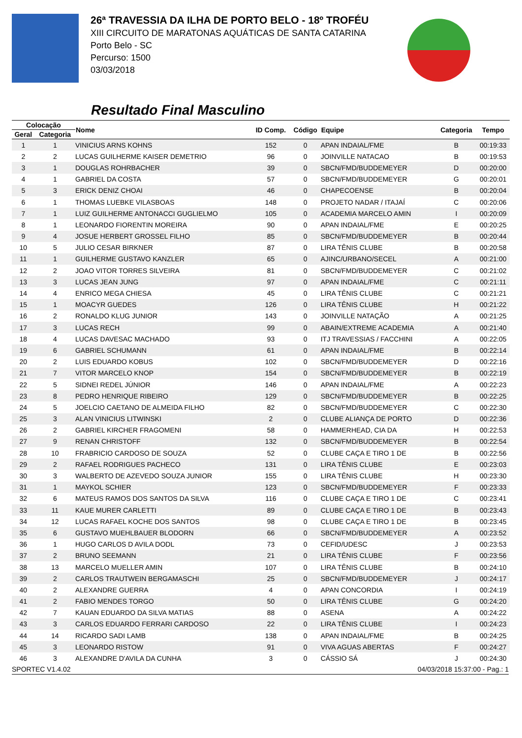26ª TRAVESSIA DA ILHA DE PORTO BELO - 18º TROFÉU
XIII CIRCUITO DE MARATONAS AQUÁTICAS DE SANTA CATARINA
Porto Belo - SC
Percurso: 1500
03/03/2018
Resultado Final Masculino
| Colocação | | Nome | ID Comp. | Código | Equipe | Categoria | Tempo |
| --- | --- | --- | --- | --- | --- | --- | --- |
| Geral | Categoria | | | | | | |
| 1 | 1 | VINICIUS ARNS KOHNS | 152 | 0 | APAN INDAIAL/FME | B | 00:19:33 |
| 2 | 2 | LUCAS GUILHERME KAISER DEMETRIO | 96 | 0 | JOINVILLE NATACAO | B | 00:19:53 |
| 3 | 1 | DOUGLAS ROHRBACHER | 39 | 0 | SBCN/FMD/BUDDEMEYER | D | 00:20:00 |
| 4 | 1 | GABRIEL DA COSTA | 57 | 0 | SBCN/FMD/BUDDEMEYER | G | 00:20:01 |
| 5 | 3 | ERICK DENIZ CHOAI | 46 | 0 | CHAPECOENSE | B | 00:20:04 |
| 6 | 1 | THOMAS LUEBKE VILASBOAS | 148 | 0 | PROJETO NADAR / ITAJAÍ | C | 00:20:06 |
| 7 | 1 | LUIZ GUILHERME ANTONACCI GUGLIELMO | 105 | 0 | ACADEMIA MARCELO AMIN | I | 00:20:09 |
| 8 | 1 | LEONARDO FIORENTIN MOREIRA | 90 | 0 | APAN INDAIAL/FME | E | 00:20:25 |
| 9 | 4 | JOSUE HERBERT GROSSEL FILHO | 85 | 0 | SBCN/FMD/BUDDEMEYER | B | 00:20:44 |
| 10 | 5 | JULIO CESAR BIRKNER | 87 | 0 | LIRA TÊNIS CLUBE | B | 00:20:58 |
| 11 | 1 | GUILHERME GUSTAVO KANZLER | 65 | 0 | AJINC/URBANO/SECEL | A | 00:21:00 |
| 12 | 2 | JOAO VITOR TORRES SILVEIRA | 81 | 0 | SBCN/FMD/BUDDEMEYER | C | 00:21:02 |
| 13 | 3 | LUCAS JEAN JUNG | 97 | 0 | APAN INDAIAL/FME | C | 00:21:11 |
| 14 | 4 | ENRICO MEGA CHIESA | 45 | 0 | LIRA TÊNIS CLUBE | C | 00:21:21 |
| 15 | 1 | MOACYR GUEDES | 126 | 0 | LIRA TÊNIS CLUBE | H | 00:21:22 |
| 16 | 2 | RONALDO KLUG JUNIOR | 143 | 0 | JOINVILLE NATAÇÃO | A | 00:21:25 |
| 17 | 3 | LUCAS RECH | 99 | 0 | ABAIN/EXTREME ACADEMIA | A | 00:21:40 |
| 18 | 4 | LUCAS DAVESAC MACHADO | 93 | 0 | ITJ TRAVESSIAS / FACCHINI | A | 00:22:05 |
| 19 | 6 | GABRIEL SCHUMANN | 61 | 0 | APAN INDAIAL/FME | B | 00:22:14 |
| 20 | 2 | LUIS EDUARDO KOBUS | 102 | 0 | SBCN/FMD/BUDDEMEYER | D | 00:22:16 |
| 21 | 7 | VITOR MARCELO KNOP | 154 | 0 | SBCN/FMD/BUDDEMEYER | B | 00:22:19 |
| 22 | 5 | SIDNEI REDEL JÚNIOR | 146 | 0 | APAN INDAIAL/FME | A | 00:22:23 |
| 23 | 8 | PEDRO HENRIQUE RIBEIRO | 129 | 0 | SBCN/FMD/BUDDEMEYER | B | 00:22:25 |
| 24 | 5 | JOELCIO CAETANO DE ALMEIDA FILHO | 82 | 0 | SBCN/FMD/BUDDEMEYER | C | 00:22:30 |
| 25 | 3 | ALAN VINICIUS LITWINSKI | 2 | 0 | CLUBE ALIANÇA DE PORTO | D | 00:22:36 |
| 26 | 2 | GABRIEL KIRCHER FRAGOMENI | 58 | 0 | HAMMERHEAD, CIA DA | H | 00:22:53 |
| 27 | 9 | RENAN CHRISTOFF | 132 | 0 | SBCN/FMD/BUDDEMEYER | B | 00:22:54 |
| 28 | 10 | FRABRICIO CARDOSO DE SOUZA | 52 | 0 | CLUBE CAÇA E TIRO 1 DE | B | 00:22:56 |
| 29 | 2 | RAFAEL RODRIGUES PACHECO | 131 | 0 | LIRA TÊNIS CLUBE | E | 00:23:03 |
| 30 | 3 | WALBERTO DE AZEVEDO SOUZA JUNIOR | 155 | 0 | LIRA TÊNIS CLUBE | H | 00:23:30 |
| 31 | 1 | MAYKOL SCHIER | 123 | 0 | SBCN/FMD/BUDDEMEYER | F | 00:23:33 |
| 32 | 6 | MATEUS RAMOS DOS SANTOS DA SILVA | 116 | 0 | CLUBE CAÇA E TIRO 1 DE | C | 00:23:41 |
| 33 | 11 | KAUE MURER CARLETTI | 89 | 0 | CLUBE CAÇA E TIRO 1 DE | B | 00:23:43 |
| 34 | 12 | LUCAS RAFAEL KOCHE DOS SANTOS | 98 | 0 | CLUBE CAÇA E TIRO 1 DE | B | 00:23:45 |
| 35 | 6 | GUSTAVO MUEHLBAUER BLODORN | 66 | 0 | SBCN/FMD/BUDDEMEYER | A | 00:23:52 |
| 36 | 1 | HUGO CARLOS D AVILA DODL | 73 | 0 | CEFID/UDESC | J | 00:23:53 |
| 37 | 2 | BRUNO SEEMANN | 21 | 0 | LIRA TÊNIS CLUBE | F | 00:23:56 |
| 38 | 13 | MARCELO MUELLER AMIN | 107 | 0 | LIRA TÊNIS CLUBE | B | 00:24:10 |
| 39 | 2 | CARLOS TRAUTWEIN BERGAMASCHI | 25 | 0 | SBCN/FMD/BUDDEMEYER | J | 00:24:17 |
| 40 | 2 | ALEXANDRE GUERRA | 4 | 0 | APAN CONCORDIA | I | 00:24:19 |
| 41 | 2 | FABIO MENDES TORGO | 50 | 0 | LIRA TÊNIS CLUBE | G | 00:24:20 |
| 42 | 7 | KAUAN EDUARDO DA SILVA MATIAS | 88 | 0 | ASENA | A | 00:24:22 |
| 43 | 3 | CARLOS EDUARDO FERRARI CARDOSO | 22 | 0 | LIRA TÊNIS CLUBE | I | 00:24:23 |
| 44 | 14 | RICARDO SADI LAMB | 138 | 0 | APAN INDAIAL/FME | B | 00:24:25 |
| 45 | 3 | LEONARDO RISTOW | 91 | 0 | VIVA AGUAS ABERTAS | F | 00:24:27 |
| 46 | 3 | ALEXANDRE D'AVILA DA CUNHA | 3 | 0 | CÁSSIO SÁ | J | 00:24:30 |
SPORTEC V1.4.02 04/03/2018 15:37:00 - Pag.: 1